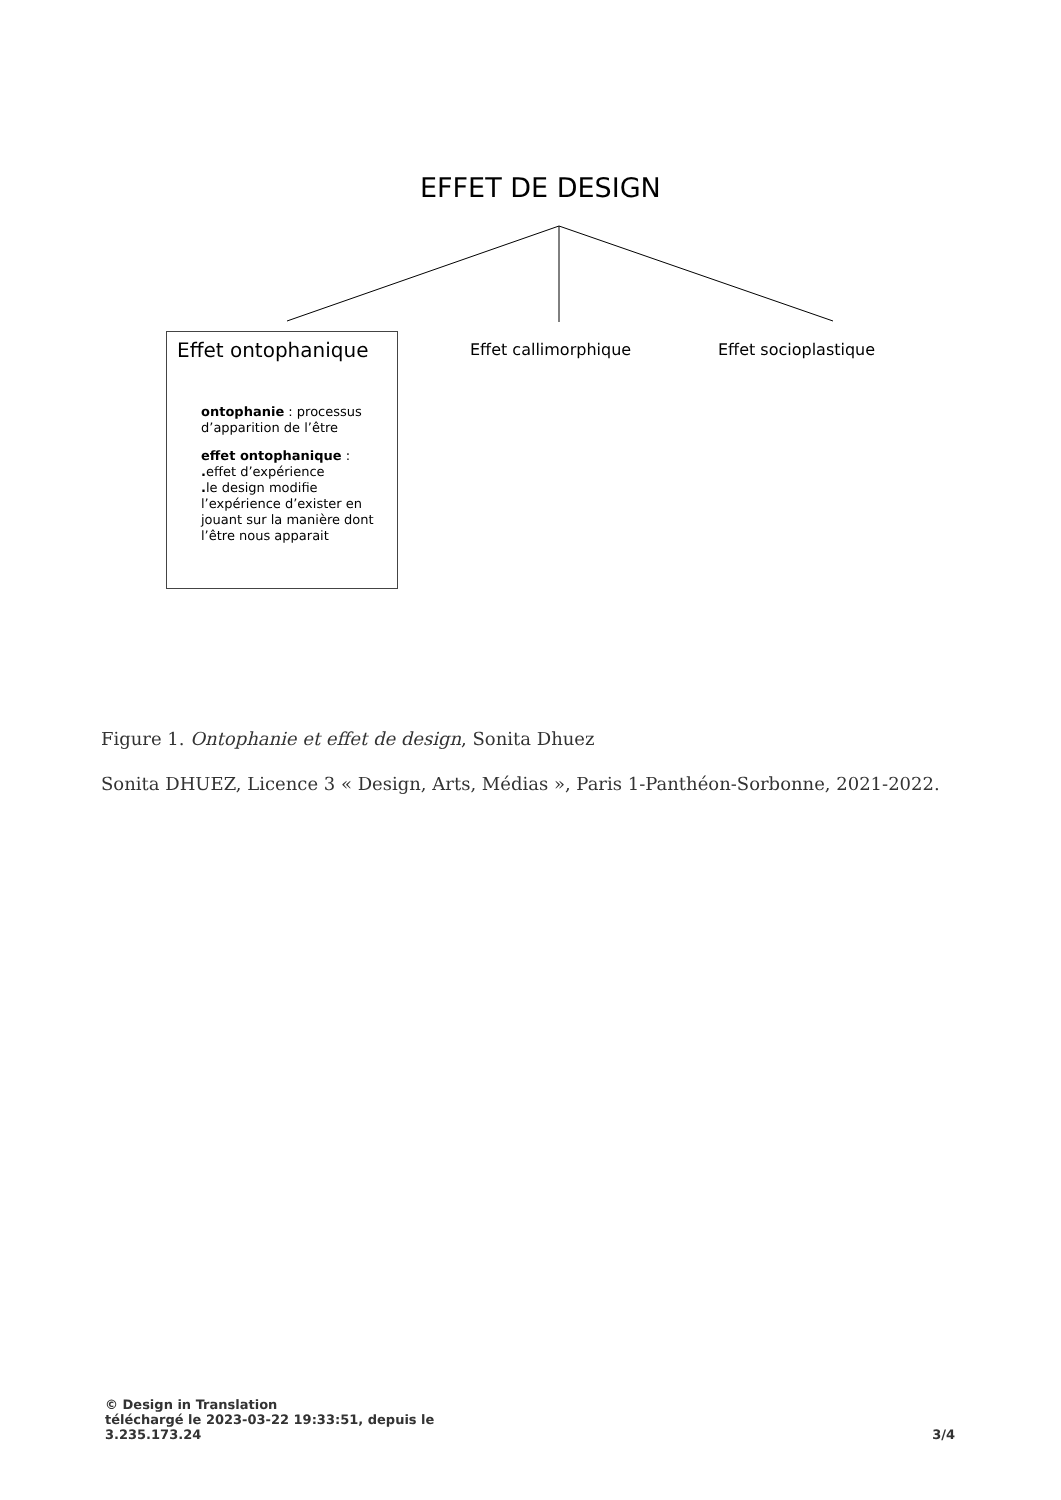EFFET DE DESIGN
Effet ontophanique
ontophanie : processus d’apparition de l’être
effet ontophanique :
. effet d’expérience
. le design modifie l’expérience d’exister en jouant sur la manière dont l’être nous apparait
Effet callimorphique Effet socioplastique
Figure 1. Ontophanie et effet de design, Sonita Dhuez
Sonita DHUEZ, Licence 3 « Design, Arts, Médias », Paris 1-Panthéon-Sorbonne, 2021-2022.
© Design in Translation
téléchargé le 2023-03-22 19:33:51, depuis le
3.235.173.24
3/4